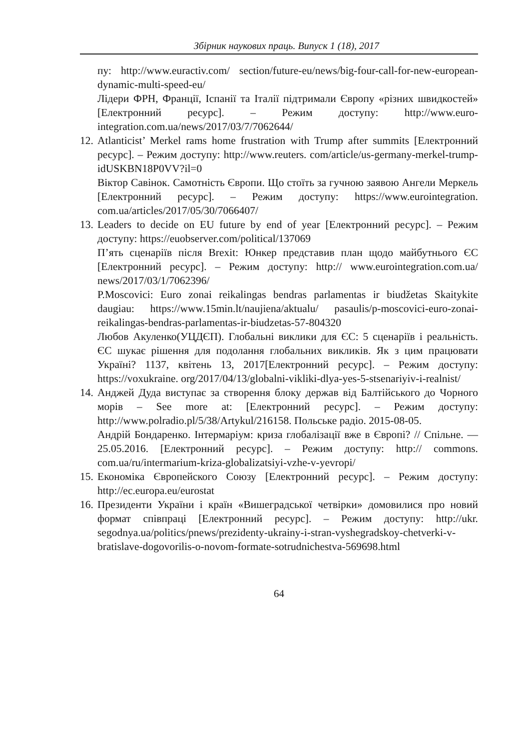Збірник наукових праць. Випуск 1 (18), 2017
пу: http://www.euractiv.com/ section/future-eu/news/big-four-call-for-new-european-dynamic-multi-speed-eu/
Лідери ФРН, Франції, Іспанії та Італії підтримали Європу «різних швидкостей» [Електронний ресурс]. – Режим доступу: http://www.euro- integration.com.ua/news/2017/03/7/7062644/
12. Atlanticist’ Merkel rams home frustration with Trump after summits [Електронний ресурс]. – Режим доступу: http://www.reuters. com/article/us-germany-merkel-trump-idUSKBN18P0VV?il=0
Віктор Савінок. Самотність Європи. Що стоїть за гучною заявою Ангели Меркель [Електронний ресурс]. – Режим доступу: https://www.eurointegration. com.ua/articles/2017/05/30/7066407/
13. Leaders to decide on EU future by end of year [Електронний ресурс]. – Режим доступу: https://euobserver.com/political/137069
П’ять сценаріїв після Brexit: Юнкер представив план щодо майбутнього ЄС [Електронний ресурс]. – Режим доступу: http:// www.eurointegration.com.ua/ news/2017/03/1/7062396/
P.Moscovici: Euro zonai reikalingas bendras parlamentas ir biudžetas Skaitykite daugiau: https://www.15min.lt/naujiena/aktualu/ pasaulis/p-moscovici-euro-zonai-reikalingas-bendras-parlamentas-ir-biudzetas-57-804320
Любов Акуленко(УЦДЄП). Глобальні виклики для ЄС: 5 сценаріїв і реальність. ЄС шукає рішення для подолання глобальних викликів. Як з цим працювати Україні? 1137, квітень 13, 2017[Електронний ресурс]. – Режим доступу: https://voxukraine. org/2017/04/13/globalni-vikliki-dlya-yes-5-stsenariyiv-i-realnist/
14. Анджей Дуда виступає за створення блоку держав від Балтійського до Чорного морів – See more at: [Електронний ресурс]. – Режим доступу: http://www.polradio.pl/5/38/Artykul/216158. Польське радіо. 2015-08-05.
Андрій Бондаренко. Інтермаріум: криза глобалізації вже в Європі? // Спільне. — 25.05.2016. [Електронний ресурс]. – Режим доступу: http:// commons. com.ua/ru/intermarium-kriza-globalizatsiyi-vzhe-v-yevropi/
15. Економіка Європейского Союзу [Електронний ресурс]. – Режим доступу: http://ec.europa.eu/eurostat
16. Президенти України і країн «Вишеградської четвірки» домовилися про новий формат співпраці [Електронний ресурс]. – Режим доступу: http://ukr. segodnya.ua/politics/pnews/prezidenty-ukrainy-i-stran-vyshegradskoy-chetverki-v-bratislave-dogovorilis-o-novom-formate-sotrudnichestva-569698.html
64